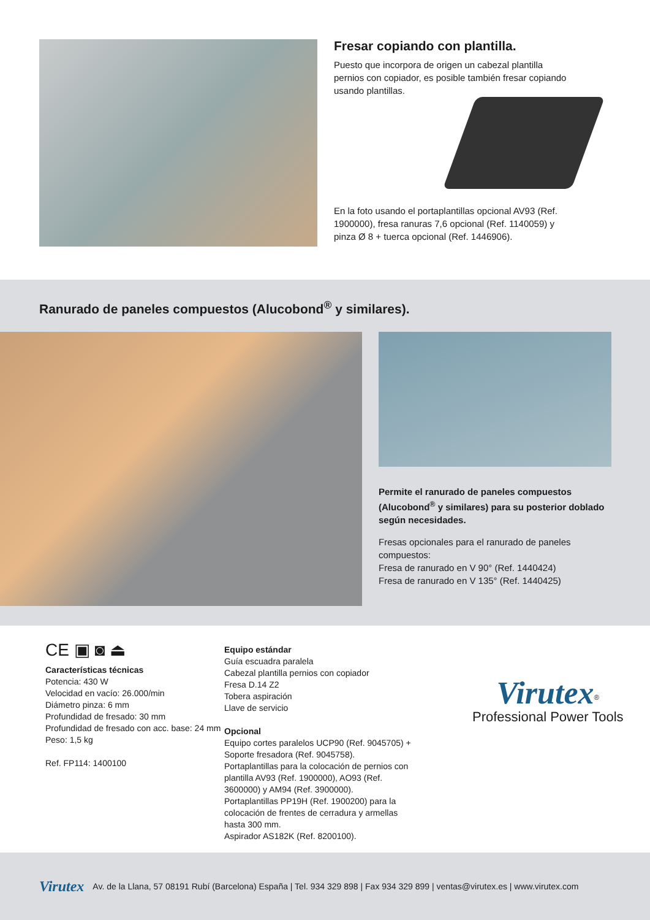Fresar copiando con plantilla.
Puesto que incorpora de origen un cabezal plantilla pernios con copiador, es posible también fresar copiando usando plantillas.
En la foto usando el portaplantillas opcional AV93 (Ref. 1900000), fresa ranuras 7,6 opcional (Ref. 1140059) y pinza Ø 8 + tuerca opcional (Ref. 1446906).
Ranurado de paneles compuestos (Alucobond<sup>®</sup> y similares).
Permite el ranurado de paneles compuestos (Alucobond<sup>®</sup> y similares) para su posterior doblado según necesidades.
Fresas opcionales para el ranurado de paneles compuestos:
Fresa de ranurado en V 90° (Ref. 1440424)
Fresa de ranurado en V 135° (Ref. 1440425)
CE ▣ ◙ ⏏
Características técnicas
Potencia: 430 W
Velocidad en vacío: 26.000/min
Diámetro pinza: 6 mm
Profundidad de fresado: 30 mm
Profundidad de fresado con acc. base: 24 mm
Peso: 1,5 kg
Ref. FP114: 1400100
Equipo estándar
Guía escuadra paralela
Cabezal plantilla pernios con copiador
Fresa D.14 Z2
Tobera aspiración
Llave de servicio
Opcional
Equipo cortes paralelos UCP90 (Ref. 9045705) + Soporte fresadora (Ref. 9045758).
Portaplantillas para la colocación de pernios con plantilla AV93 (Ref. 1900000), AO93 (Ref. 3600000) y AM94 (Ref. 3900000).
Portaplantillas PP19H (Ref. 1900200) para la colocación de frentes de cerradura y armellas hasta 300 mm.
Aspirador AS182K (Ref. 8200100).
Virutex<sup>®</sup>
Professional Power Tools
Virutex Av. de la Llana, 57 08191 Rubí (Barcelona) España | Tel. 934 329 898 | Fax 934 329 899 | ventas@virutex.es | www.virutex.com